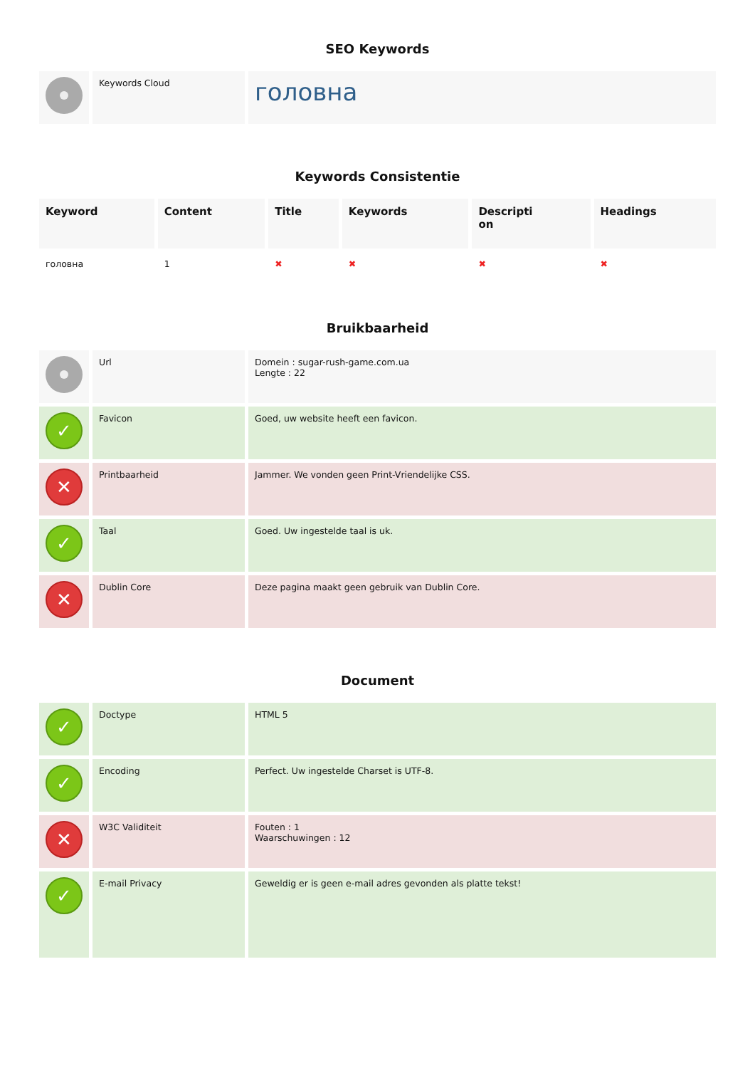SEO Keywords
| | Keywords Cloud | головна |
Keywords Consistentie
| Keyword | Content | Title | Keywords | Descripti on | Headings |
| --- | --- | --- | --- | --- | --- |
| головна | 1 | ✖ | ✖ | ✖ | ✖ |
Bruikbaarheid
| | Url | Domein : sugar-rush-game.com.ua Lengte : 22 |
| ✓ | Favicon | Goed, uw website heeft een favicon. |
| ✕ | Printbaarheid | Jammer. We vonden geen Print-Vriendelijke CSS. |
| ✓ | Taal | Goed. Uw ingestelde taal is uk. |
| ✕ | Dublin Core | Deze pagina maakt geen gebruik van Dublin Core. |
Document
| ✓ | Doctype | HTML 5 |
| ✓ | Encoding | Perfect. Uw ingestelde Charset is UTF-8. |
| ✕ | W3C Validiteit | Fouten : 1 Waarschuwingen : 12 |
| ✓ | E-mail Privacy | Geweldig er is geen e-mail adres gevonden als platte tekst! |